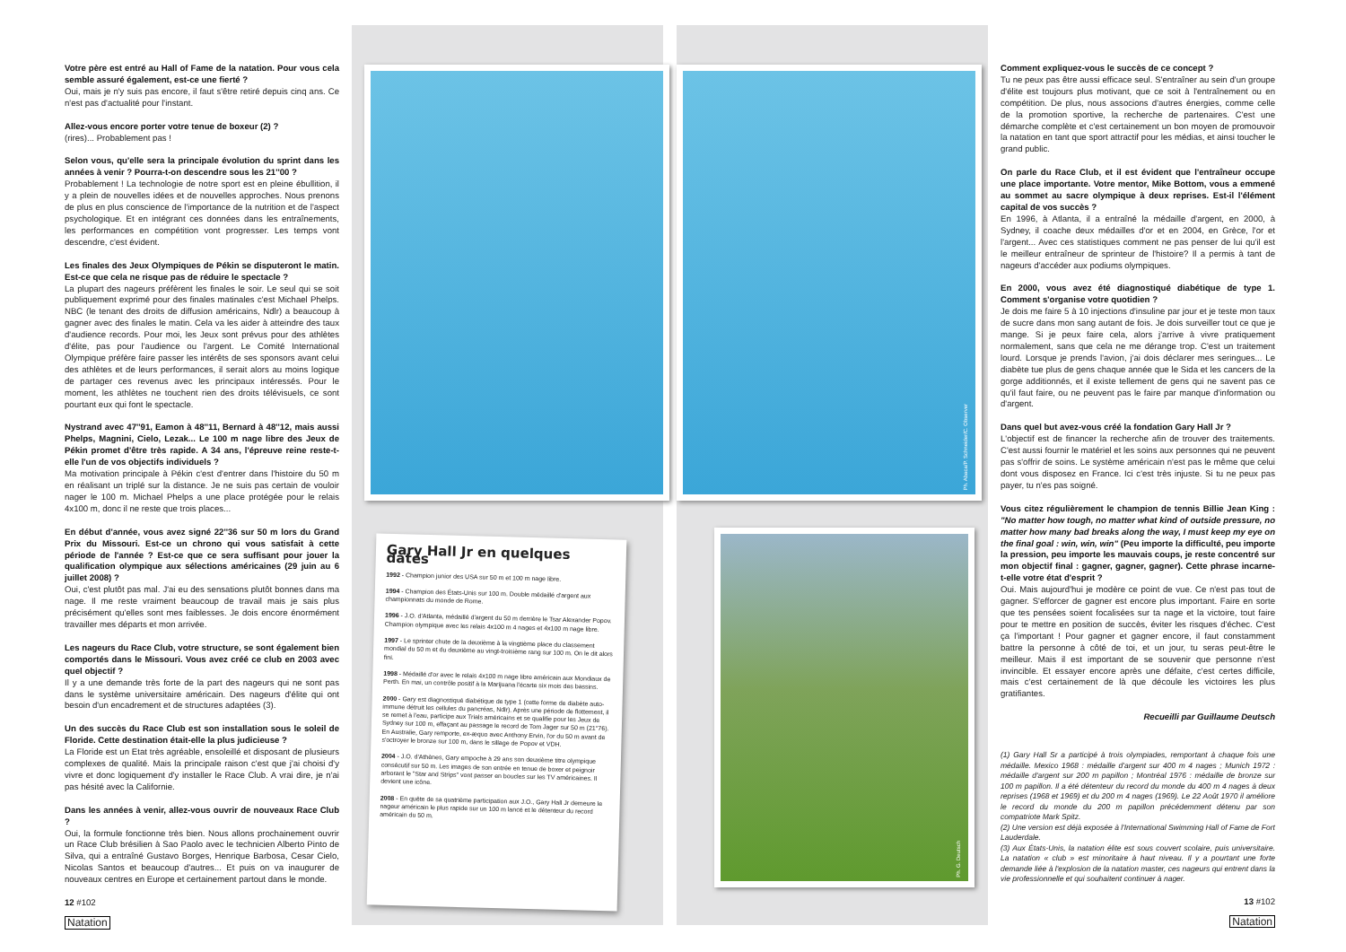Votre père est entré au Hall of Fame de la natation. Pour vous cela semble assuré également, est-ce une fierté ?
Oui, mais je n'y suis pas encore, il faut s'être retiré depuis cinq ans. Ce n'est pas d'actualité pour l'instant.
Allez-vous encore porter votre tenue de boxeur (2) ?
(rires)... Probablement pas !
Selon vous, qu'elle sera la principale évolution du sprint dans les années à venir ? Pourra-t-on descendre sous les 21''00 ?
Probablement ! La technologie de notre sport est en pleine ébullition, il y a plein de nouvelles idées et de nouvelles approches. Nous prenons de plus en plus conscience de l'importance de la nutrition et de l'aspect psychologique. Et en intégrant ces données dans les entraînements, les performances en compétition vont progresser. Les temps vont descendre, c'est évident.
Les finales des Jeux Olympiques de Pékin se disputeront le matin. Est-ce que cela ne risque pas de réduire le spectacle ?
La plupart des nageurs préfèrent les finales le soir. Le seul qui se soit publiquement exprimé pour des finales matinales c'est Michael Phelps. NBC (le tenant des droits de diffusion américains, Ndlr) a beaucoup à gagner avec des finales le matin. Cela va les aider à atteindre des taux d'audience records. Pour moi, les Jeux sont prévus pour des athlètes d'élite, pas pour l'audience ou l'argent. Le Comité International Olympique préfère faire passer les intérêts de ses sponsors avant celui des athlètes et de leurs performances, il serait alors au moins logique de partager ces revenus avec les principaux intéressés. Pour le moment, les athlètes ne touchent rien des droits télévisuels, ce sont pourtant eux qui font le spectacle.
Nystrand avec 47''91, Eamon à 48''11, Bernard à 48''12, mais aussi Phelps, Magnini, Cielo, Lezak... Le 100 m nage libre des Jeux de Pékin promet d'être très rapide. A 34 ans, l'épreuve reine reste-t-elle l'un de vos objectifs individuels ?
Ma motivation principale à Pékin c'est d'entrer dans l'histoire du 50 m en réalisant un triplé sur la distance. Je ne suis pas certain de vouloir nager le 100 m. Michael Phelps a une place protégée pour le relais 4x100 m, donc il ne reste que trois places...
En début d'année, vous avez signé 22''36 sur 50 m lors du Grand Prix du Missouri. Est-ce un chrono qui vous satisfait à cette période de l'année ? Est-ce que ce sera suffisant pour jouer la qualification olympique aux sélections américaines (29 juin au 6 juillet 2008) ?
Oui, c'est plutôt pas mal. J'ai eu des sensations plutôt bonnes dans ma nage. Il me reste vraiment beaucoup de travail mais je sais plus précisément qu'elles sont mes faiblesses. Je dois encore énormément travailler mes départs et mon arrivée.
Les nageurs du Race Club, votre structure, se sont également bien comportés dans le Missouri. Vous avez créé ce club en 2003 avec quel objectif ?
Il y a une demande très forte de la part des nageurs qui ne sont pas dans le système universitaire américain. Des nageurs d'élite qui ont besoin d'un encadrement et de structures adaptées (3).
Un des succès du Race Club est son installation sous le soleil de Floride. Cette destination était-elle la plus judicieuse ?
La Floride est un Etat très agréable, ensoleillé et disposant de plusieurs complexes de qualité. Mais la principale raison c'est que j'ai choisi d'y vivre et donc logiquement d'y installer le Race Club. A vrai dire, je n'ai pas hésité avec la Californie.
Dans les années à venir, allez-vous ouvrir de nouveaux Race Club ?
Oui, la formule fonctionne très bien. Nous allons prochainement ouvrir un Race Club brésilien à Sao Paolo avec le technicien Alberto Pinto de Silva, qui a entraîné Gustavo Borges, Henrique Barbosa, Cesar Cielo, Nicolas Santos et beaucoup d'autres... Et puis on va inaugurer de nouveaux centres en Europe et certainement partout dans le monde.
12 #102
Natation
Gary Hall Jr en quelques dates
1992 - Champion junior des USA sur 50 m et 100 m nage libre.
1994 - Champion des États-Unis sur 100 m. Double médaillé d'argent aux championnats du monde de Rome.
1996 - J.O. d'Atlanta, médaillé d'argent du 50 m derrière le Tsar Alexander Popov. Champion olympique avec les relais 4x100 m 4 nages et 4x100 m nage libre.
1997 - Le sprinter chute de la deuxième à la vingtième place du classement mondial du 50 m et du deuxième au vingt-troisième rang sur 100 m. On le dit alors fini.
1998 - Médaillé d'or avec le relais 4x100 m nage libre américain aux Mondiaux de Perth. En mai, un contrôle positif à la Marijuana l'écarte six mois des bassins.
2000 - Gary est diagnostiqué diabétique de type 1 (cette forme de diabète auto-immune détruit les cellules du pancréas, Ndlr). Après une période de flottement, il se remet à l'eau, participe aux Trials américains et se qualifie pour les Jeux de Sydney sur 100 m, effaçant au passage le record de Tom Jager sur 50 m (21''76). En Australie, Gary remporte, ex-æquo avec Anthony Ervin, l'or du 50 m avant de s'octroyer le bronze sur 100 m, dans le sillage de Popov et VDH.
2004 - J.O. d'Athènes, Gary empoche à 29 ans son deuxième titre olympique consécutif sur 50 m. Les images de son entrée en tenue de boxer et peignoir arborant le "Star and Strips" vont passer en boucles sur les TV américaines. Il devient une icône.
2008 - En quête de sa quatrième participation aux J.O., Gary Hall Jr demeure le nageur américain le plus rapide sur un 100 m lancé et le détenteur du record américain du 50 m.
Ph. Abaca/P. Schneider/C. Observer
Ph. G. Deutsch
Comment expliquez-vous le succès de ce concept ?
Tu ne peux pas être aussi efficace seul. S'entraîner au sein d'un groupe d'élite est toujours plus motivant, que ce soit à l'entraînement ou en compétition. De plus, nous associons d'autres énergies, comme celle de la promotion sportive, la recherche de partenaires. C'est une démarche complète et c'est certainement un bon moyen de promouvoir la natation en tant que sport attractif pour les médias, et ainsi toucher le grand public.
On parle du Race Club, et il est évident que l'entraîneur occupe une place importante. Votre mentor, Mike Bottom, vous a emmené au sommet au sacre olympique à deux reprises. Est-il l'élément capital de vos succès ?
En 1996, à Atlanta, il a entraîné la médaille d'argent, en 2000, à Sydney, il coache deux médailles d'or et en 2004, en Grèce, l'or et l'argent... Avec ces statistiques comment ne pas penser de lui qu'il est le meilleur entraîneur de sprinteur de l'histoire? Il a permis à tant de nageurs d'accéder aux podiums olympiques.
En 2000, vous avez été diagnostiqué diabétique de type 1. Comment s'organise votre quotidien ?
Je dois me faire 5 à 10 injections d'insuline par jour et je teste mon taux de sucre dans mon sang autant de fois. Je dois surveiller tout ce que je mange. Si je peux faire cela, alors j'arrive à vivre pratiquement normalement, sans que cela ne me dérange trop. C'est un traitement lourd. Lorsque je prends l'avion, j'ai dois déclarer mes seringues... Le diabète tue plus de gens chaque année que le Sida et les cancers de la gorge additionnés, et il existe tellement de gens qui ne savent pas ce qu'il faut faire, ou ne peuvent pas le faire par manque d'information ou d'argent.
Dans quel but avez-vous créé la fondation Gary Hall Jr ?
L'objectif est de financer la recherche afin de trouver des traitements. C'est aussi fournir le matériel et les soins aux personnes qui ne peuvent pas s'offrir de soins. Le système américain n'est pas le même que celui dont vous disposez en France. Ici c'est très injuste. Si tu ne peux pas payer, tu n'es pas soigné.
Vous citez régulièrement le champion de tennis Billie Jean King : "No matter how tough, no matter what kind of outside pressure, no matter how many bad breaks along the way, I must keep my eye on the final goal : win, win, win" (Peu importe la difficulté, peu importe la pression, peu importe les mauvais coups, je reste concentré sur mon objectif final : gagner, gagner, gagner). Cette phrase incarne-t-elle votre état d'esprit ?
Oui. Mais aujourd'hui je modère ce point de vue. Ce n'est pas tout de gagner. S'efforcer de gagner est encore plus important. Faire en sorte que tes pensées soient focalisées sur ta nage et la victoire, tout faire pour te mettre en position de succès, éviter les risques d'échec. C'est ça l'important ! Pour gagner et gagner encore, il faut constamment battre la personne à côté de toi, et un jour, tu seras peut-être le meilleur. Mais il est important de se souvenir que personne n'est invincible. Et essayer encore après une défaite, c'est certes difficile, mais c'est certainement de là que découle les victoires les plus gratifiantes.
Recueilli par Guillaume Deutsch
(1) Gary Hall Sr a participé à trois olympiades, remportant à chaque fois une médaille. Mexico 1968 : médaille d'argent sur 400 m 4 nages ; Munich 1972 : médaille d'argent sur 200 m papillon ; Montréal 1976 : médaille de bronze sur 100 m papillon. Il a été détenteur du record du monde du 400 m 4 nages à deux reprises (1968 et 1969) et du 200 m 4 nages (1969). Le 22 Août 1970 il améliore le record du monde du 200 m papillon précédemment détenu par son compatriote Mark Spitz.
(2) Une version est déjà exposée à l'International Swimming Hall of Fame de Fort Lauderdale.
(3) Aux États-Unis, la natation élite est sous couvert scolaire, puis universitaire. La natation « club » est minoritaire à haut niveau. Il y a pourtant une forte demande liée à l'explosion de la natation master, ces nageurs qui entrent dans la vie professionnelle et qui souhaitent continuer à nager.
13 #102
Natation